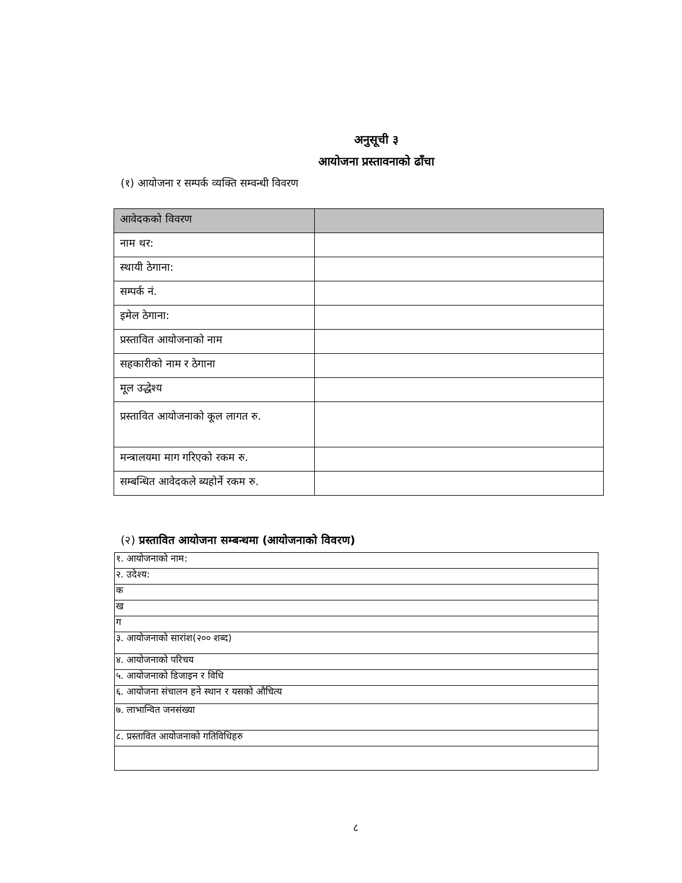अनुसूची ३
आयोजना प्रस्तावनाको ढाँचा
(१) आयोजना र सम्पर्क व्यक्ति सम्वन्धी विवरण
| आवेदकको विवरण | |
| --- | --- |
| नाम थर: | |
| स्थायी ठेगाना: | |
| सम्पर्क नं. | |
| इमेल ठेगाना: | |
| प्रस्तावित आयोजनाको नाम | |
| सहकारीको नाम र ठेगाना | |
| मूल उद्धेश्य | |
| प्रस्तावित आयोजनाको कूल लागत रु. | |
| मन्त्रालयमा माग गरिएको रकम रु. | |
| सम्बन्धित आवेदकले ब्यहोर्ने रकम रु. | |
(२) प्रस्तावित आयोजना सम्बन्धमा (आयोजनाको विवरण)
| १. आयोजनाको नाम: |
| २. उदेश्य: |
| क |
| ख |
| ग |
| ३. आयोजनाको सारांश(२०० शब्द) |
| ४. आयोजनाको परिचय |
| ५. आयोजनाको डिजाइन र विधि |
| ६. आयोजना संचालन हने स्थान र यसको औचित्य |
| ७. लाभान्वित जनसंख्या |
| ८. प्रस्तावित आयोजनाको गतिविधिहरु |
८